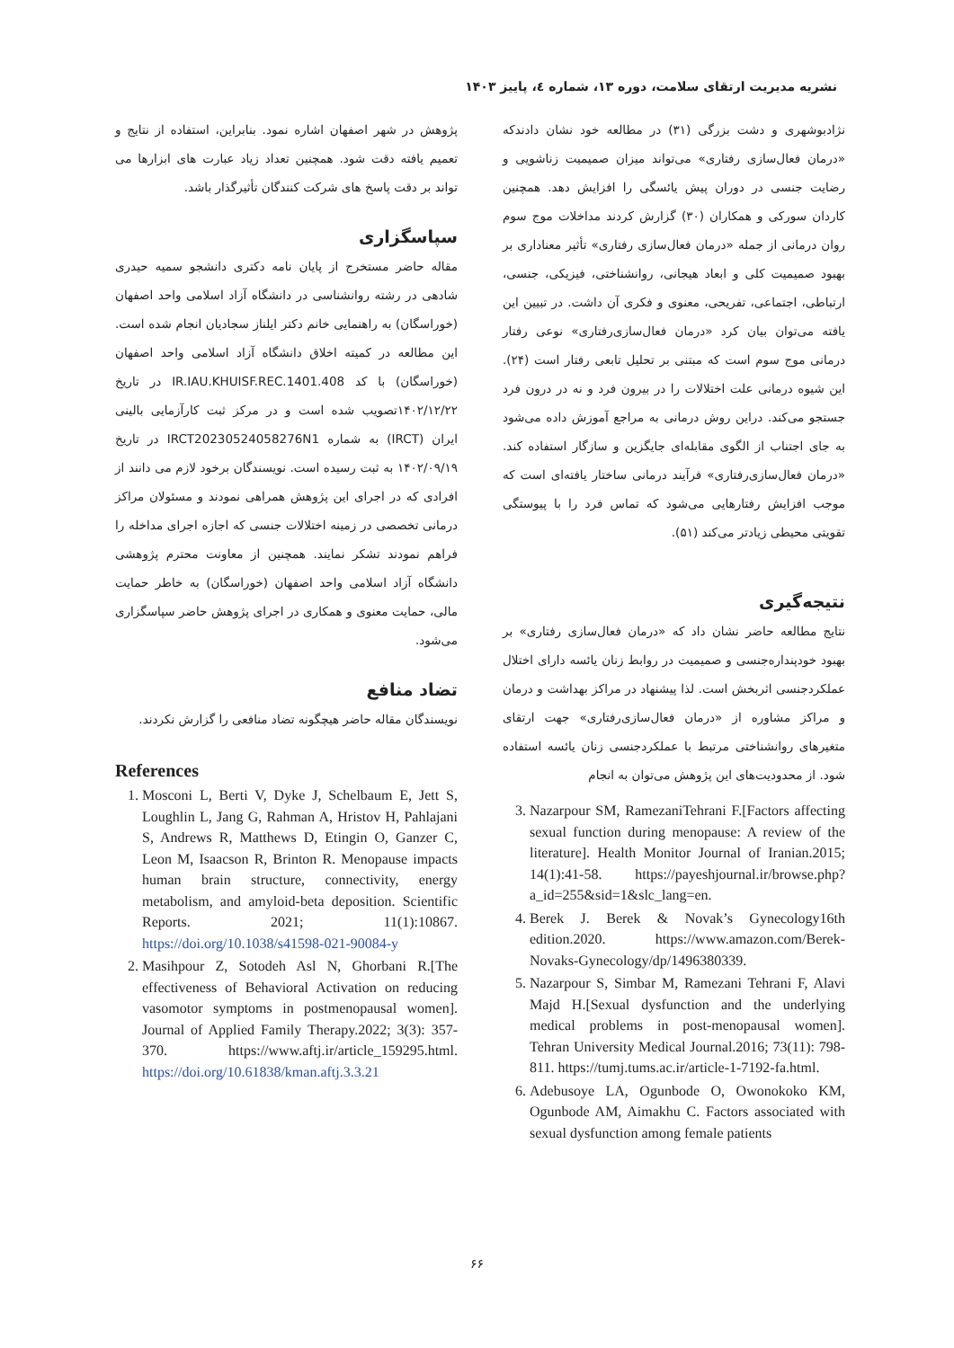نشریه مدیریت ارتقای سلامت، دوره ۱۳، شماره ٤، پاییز ۱۴۰۳
نژادبوشهری و دشت بزرگی (۳۱) در مطالعه خود نشان دادندکه «درمان فعال‌سازی رفتاری» می‌تواند میزان صمیمیت زناشویی و رضایت جنسی در دوران پیش یائسگی را افزایش دهد. همچنین کاردان سورکی و همکاران (۳۰) گزارش کردند مداخلات موج سوم روان درمانی از جمله «درمان فعال‌سازی رفتاری» تأثیر معناداری بر بهبود صمیمیت کلی و ابعاد هیجانی، روانشناختی، فیزیکی، جنسی، ارتباطی، اجتماعی، تفریحی، معنوی و فکری آن داشت. در تبیین این یافته می‌توان بیان کرد «درمان فعال‌سازی‌رفتاری» نوعی رفتار درمانی موج سوم است که مبتنی بر تحلیل تابعی رفتار است (۲۴). این شیوه درمانی علت اختلالات را در بیرون فرد و نه در درون فرد جستجو می‌کند. دراین روش درمانی به مراجع آموزش داده می‌شود به جای اجتناب از الگوی مقابله‌ای جایگزین و سازگار استفاده کند. «درمان فعال‌سازی‌رفتاری» فرآیند درمانی ساختار یافته‌ای است که موجب افزایش رفتارهایی می‌شود که تماس فرد را با پیوستگی تقویتی محیطی زیادتر می‌کند (۵۱).
نتیجه‌گیری
نتایج مطالعه حاضر نشان داد که «درمان فعال‌سازی رفتاری» بر بهبود خودپنداره‌جنسی و صمیمیت در روابط زنان یائسه دارای اختلال عملکردجنسی اثربخش است. لذا پیشنهاد در مراکز بهداشت و درمان و مراکز مشاوره از «درمان فعال‌سازی‌رفتاری» جهت ارتقای متغیرهای روانشناختی مرتبط با عملکردجنسی زنان یائسه استفاده شود. از محدودیت‌های این پژوهش می‌توان به انجام
3. Nazarpour SM, RamezaniTehrani F.[Factors affecting sexual function during menopause: A review of the literature]. Health Monitor Journal of Iranian.2015; 14(1):41-58. https://payeshjournal.ir/browse.php?a_id=255&sid=1&slc_lang=en.
4. Berek J. Berek & Novak’s Gynecology16th edition.2020. https://www.amazon.com/Berek-Novaks-Gynecology/dp/1496380339.
5. Nazarpour S, Simbar M, Ramezani Tehrani F, Alavi Majd H.[Sexual dysfunction and the underlying medical problems in post-menopausal women]. Tehran University Medical Journal.2016; 73(11): 798-811. https://tumj.tums.ac.ir/article-1-7192-fa.html.
6. Adebusoye LA, Ogunbode O, Owonokoko KM, Ogunbode AM, Aimakhu C. Factors associated with sexual dysfunction among female patients
پژوهش در شهر اصفهان اشاره نمود. بنابراین، استفاده از نتایج و تعمیم یافته دقت شود. همچنین تعداد زیاد عبارت های ابزارها می تواند بر دقت پاسخ های شرکت کنندگان تأثیرگذار باشد.
سپاسگزاری
مقاله حاضر مستخرج از پایان نامه دکتری دانشجو سمیه حیدری شادهی در رشته روانشناسی در دانشگاه آزاد اسلامی واحد اصفهان (خوراسگان) به راهنمایی خانم دکتر ایلناز سجادیان انجام شده است. این مطالعه در کمیته اخلاق دانشگاه آزاد اسلامی واحد اصفهان (خوراسگان) با کد IR.IAU.KHUISF.REC.1401.408 در تاریخ ۱۴۰۲/۱۲/۲۲تصویب شده است و در مرکز ثبت کارآزمایی بالینی ایران (IRCT) به شماره IRCT20230524058276N1 در تاریخ ۱۴۰۲/۰۹/۱۹ به ثبت رسیده است. نویسندگان برخود لازم می دانند از افرادی که در اجرای این پژوهش همراهی نمودند و مسئولان مراکز درمانی تخصصی در زمینه اختلالات جنسی که اجازه اجرای مداخله را فراهم نمودند تشکر نمایند. همچنین از معاونت محترم پژوهشی دانشگاه آزاد اسلامی واحد اصفهان (خوراسگان) به خاطر حمایت مالی، حمایت معنوی و همکاری در اجرای پژوهش حاضر سپاسگزاری می‌شود.
تضاد منافع
نویسندگان مقاله حاضر هیچگونه تضاد منافعی را گزارش نکردند.
References
1. Mosconi L, Berti V, Dyke J, Schelbaum E, Jett S, Loughlin L, Jang G, Rahman A, Hristov H, Pahlajani S, Andrews R, Matthews D, Etingin O, Ganzer C, Leon M, Isaacson R, Brinton R. Menopause impacts human brain structure, connectivity, energy metabolism, and amyloid-beta deposition. Scientific Reports. 2021; 11(1):10867. https://doi.org/10.1038/s41598-021-90084-y
2. Masihpour Z, Sotodeh Asl N, Ghorbani R.[The effectiveness of Behavioral Activation on reducing vasomotor symptoms in postmenopausal women]. Journal of Applied Family Therapy.2022; 3(3): 357-370. https://www.aftj.ir/article_159295.html. https://doi.org/10.61838/kman.aftj.3.3.21
۶۶